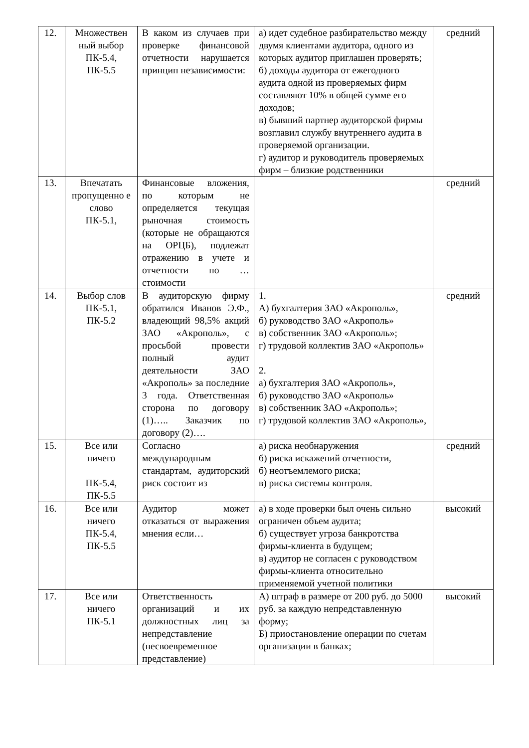| 12. | Множествен ный выбор ПК-5.4, ПК-5.5 | В каком из случаев при проверке финансовой отчетности нарушается принцип независимости: | а) идет судебное разбирательство между двумя клиентами аудитора, одного из которых аудитор приглашен проверять; б) доходы аудитора от ежегодного аудита одной из проверяемых фирм составляют 10% в общей сумме его доходов; в) бывший партнер аудиторской фирмы возглавил службу внутреннего аудита в проверяемой организации. г) аудитор и руководитель проверяемых фирм – близкие родственники | средний |
| 13. | Впечатать пропущенно е слово ПК-5.1, | Финансовые вложения, по которым не определяется текущая рыночная стоимость (которые не обращаются на ОРЦБ), подлежат отражению в учете и отчетности по … стоимости | | средний |
| 14. | Выбор слов ПК-5.1, ПК-5.2 | В аудиторскую фирму обратился Иванов Э.Ф., владеющий 98,5% акций ЗАО «Акрополь», с просьбой провести полный аудит деятельности ЗАО «Акрополь» за последние 3 года. Ответственная сторона по договору (1)….. Заказчик по договору (2)…. | 1. А) бухгалтерия ЗАО «Акрополь», б) руководство ЗАО «Акрополь» в) собственник ЗАО «Акрополь»; г) трудовой коллектив ЗАО «Акрополь» 2. а) бухгалтерия ЗАО «Акрополь», б) руководство ЗАО «Акрополь» в) собственник ЗАО «Акрополь»; г) трудовой коллектив ЗАО «Акрополь», | средний |
| 15. | Все или ничего ПК-5.4, ПК-5.5 | Согласно международным стандартам, аудиторский риск состоит из | а) риска необнаружения б) риска искажений отчетности, б) неотъемлемого риска; в) риска системы контроля. | средний |
| 16. | Все или ничего ПК-5.4, ПК-5.5 | Аудитор может отказаться от выражения мнения если… | а) в ходе проверки был очень сильно ограничен объем аудита; б) существует угроза банкротства фирмы-клиента в будущем; в) аудитор не согласен с руководством фирмы-клиента относительно применяемой учетной политики | высокий |
| 17. | Все или ничего ПК-5.1 | Ответственность организаций и их должностных лиц за непредставление (несвоевременное представление) | А) штраф в размере от 200 руб. до 5000 руб. за каждую непредставленную форму; Б) приостановление операции по счетам организации в банках; | высокий |